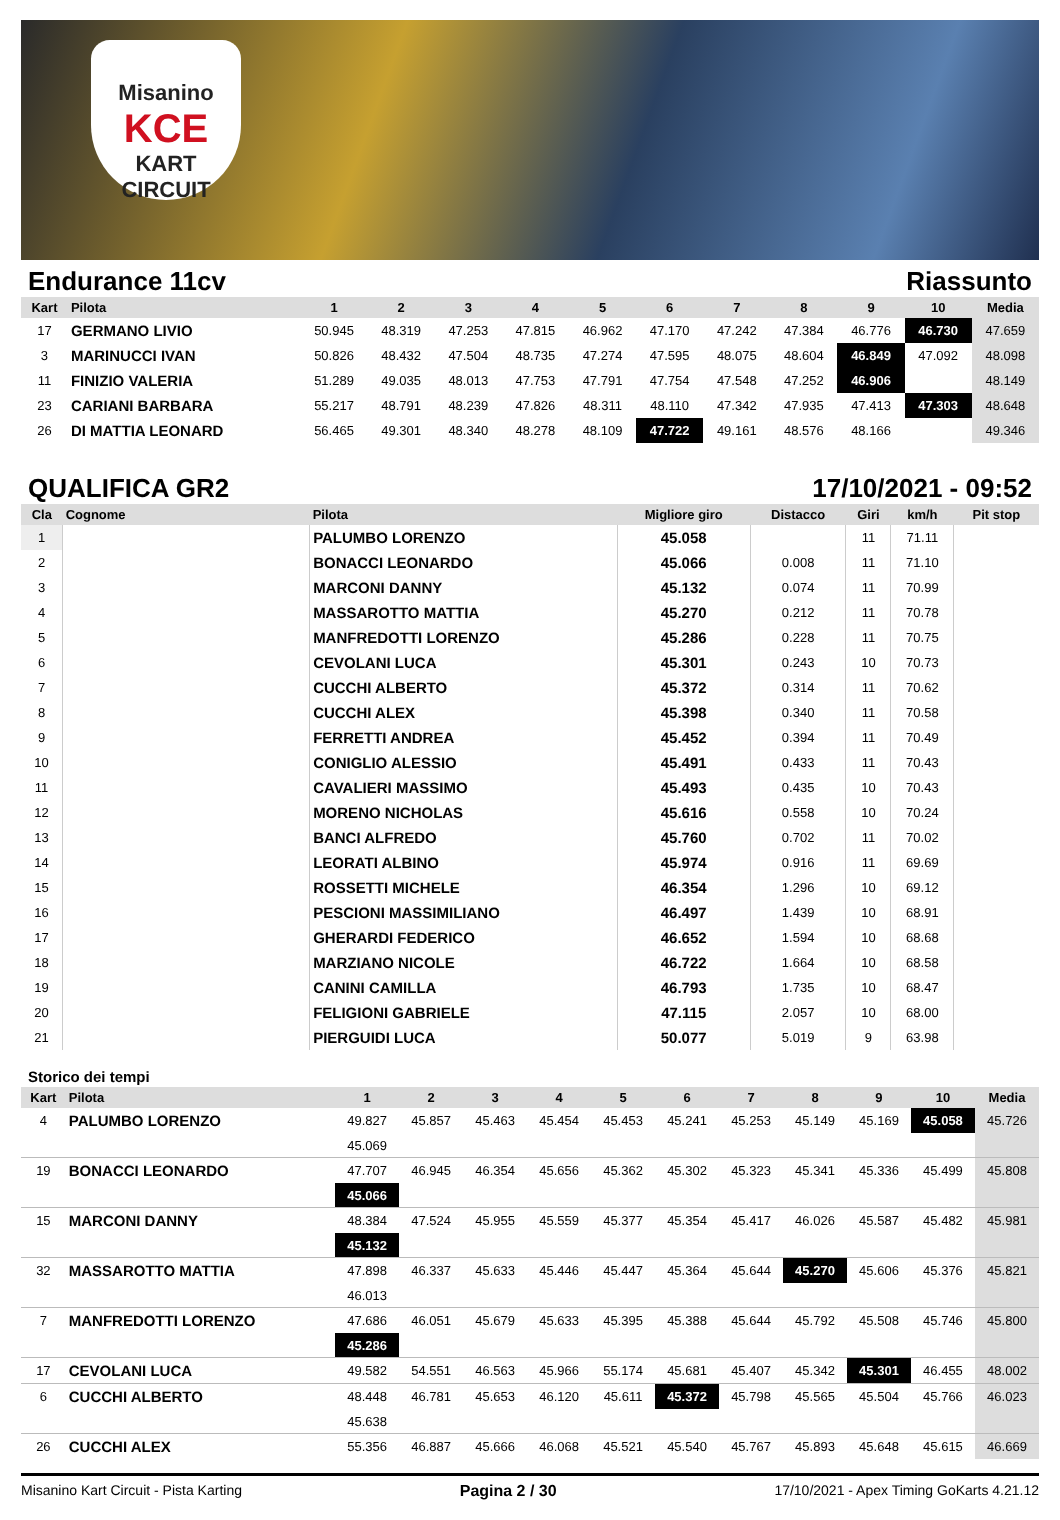Misanino
KCE
KART CIRCUIT
Endurance 11cv Riassunto
| Kart | Pilota | 1 | 2 | 3 | 4 | 5 | 6 | 7 | 8 | 9 | 10 | Media |
| --- | --- | --- | --- | --- | --- | --- | --- | --- | --- | --- | --- | --- |
| 17 | GERMANO LIVIO | 50.945 | 48.319 | 47.253 | 47.815 | 46.962 | 47.170 | 47.242 | 47.384 | 46.776 | 46.730 | 47.659 |
| 3 | MARINUCCI IVAN | 50.826 | 48.432 | 47.504 | 48.735 | 47.274 | 47.595 | 48.075 | 48.604 | 46.849 | 47.092 | 48.098 |
| 11 | FINIZIO VALERIA | 51.289 | 49.035 | 48.013 | 47.753 | 47.791 | 47.754 | 47.548 | 47.252 | 46.906 | | 48.149 |
| 23 | CARIANI BARBARA | 55.217 | 48.791 | 48.239 | 47.826 | 48.311 | 48.110 | 47.342 | 47.935 | 47.413 | 47.303 | 48.648 |
| 26 | DI MATTIA LEONARD | 56.465 | 49.301 | 48.340 | 48.278 | 48.109 | 47.722 | 49.161 | 48.576 | 48.166 | | 49.346 |
QUALIFICA GR2 17/10/2021 - 09:52
| Cla | Cognome | Pilota | Migliore giro | Distacco | Giri | km/h | Pit stop |
| --- | --- | --- | --- | --- | --- | --- | --- |
| 1 | | PALUMBO LORENZO | 45.058 | | 11 | 71.11 | |
| 2 | | BONACCI LEONARDO | 45.066 | 0.008 | 11 | 71.10 | |
| 3 | | MARCONI DANNY | 45.132 | 0.074 | 11 | 70.99 | |
| 4 | | MASSAROTTO MATTIA | 45.270 | 0.212 | 11 | 70.78 | |
| 5 | | MANFREDOTTI LORENZO | 45.286 | 0.228 | 11 | 70.75 | |
| 6 | | CEVOLANI LUCA | 45.301 | 0.243 | 10 | 70.73 | |
| 7 | | CUCCHI ALBERTO | 45.372 | 0.314 | 11 | 70.62 | |
| 8 | | CUCCHI ALEX | 45.398 | 0.340 | 11 | 70.58 | |
| 9 | | FERRETTI ANDREA | 45.452 | 0.394 | 11 | 70.49 | |
| 10 | | CONIGLIO ALESSIO | 45.491 | 0.433 | 11 | 70.43 | |
| 11 | | CAVALIERI MASSIMO | 45.493 | 0.435 | 10 | 70.43 | |
| 12 | | MORENO NICHOLAS | 45.616 | 0.558 | 10 | 70.24 | |
| 13 | | BANCI ALFREDO | 45.760 | 0.702 | 11 | 70.02 | |
| 14 | | LEORATI ALBINO | 45.974 | 0.916 | 11 | 69.69 | |
| 15 | | ROSSETTI MICHELE | 46.354 | 1.296 | 10 | 69.12 | |
| 16 | | PESCIONI MASSIMILIANO | 46.497 | 1.439 | 10 | 68.91 | |
| 17 | | GHERARDI FEDERICO | 46.652 | 1.594 | 10 | 68.68 | |
| 18 | | MARZIANO NICOLE | 46.722 | 1.664 | 10 | 68.58 | |
| 19 | | CANINI CAMILLA | 46.793 | 1.735 | 10 | 68.47 | |
| 20 | | FELIGIONI GABRIELE | 47.115 | 2.057 | 10 | 68.00 | |
| 21 | | PIERGUIDI LUCA | 50.077 | 5.019 | 9 | 63.98 | |
Storico dei tempi
| Kart | Pilota | 1 | 2 | 3 | 4 | 5 | 6 | 7 | 8 | 9 | 10 | Media |
| --- | --- | --- | --- | --- | --- | --- | --- | --- | --- | --- | --- | --- |
| 4 | PALUMBO LORENZO | 49.827 | 45.857 | 45.463 | 45.454 | 45.453 | 45.241 | 45.253 | 45.149 | 45.169 | 45.058 | 45.726 |
| | | 45.069 | | | | | | | | | | |
| 19 | BONACCI LEONARDO | 47.707 | 46.945 | 46.354 | 45.656 | 45.362 | 45.302 | 45.323 | 45.341 | 45.336 | 45.499 | 45.808 |
| | | 45.066 | | | | | | | | | | |
| 15 | MARCONI DANNY | 48.384 | 47.524 | 45.955 | 45.559 | 45.377 | 45.354 | 45.417 | 46.026 | 45.587 | 45.482 | 45.981 |
| | | 45.132 | | | | | | | | | | |
| 32 | MASSAROTTO MATTIA | 47.898 | 46.337 | 45.633 | 45.446 | 45.447 | 45.364 | 45.644 | 45.270 | 45.606 | 45.376 | 45.821 |
| | | 46.013 | | | | | | | | | | |
| 7 | MANFREDOTTI LORENZO | 47.686 | 46.051 | 45.679 | 45.633 | 45.395 | 45.388 | 45.644 | 45.792 | 45.508 | 45.746 | 45.800 |
| | | 45.286 | | | | | | | | | | |
| 17 | CEVOLANI LUCA | 49.582 | 54.551 | 46.563 | 45.966 | 55.174 | 45.681 | 45.407 | 45.342 | 45.301 | 46.455 | 48.002 |
| 6 | CUCCHI ALBERTO | 48.448 | 46.781 | 45.653 | 46.120 | 45.611 | 45.372 | 45.798 | 45.565 | 45.504 | 45.766 | 46.023 |
| | | 45.638 | | | | | | | | | | |
| 26 | CUCCHI ALEX | 55.356 | 46.887 | 45.666 | 46.068 | 45.521 | 45.540 | 45.767 | 45.893 | 45.648 | 45.615 | 46.669 |
Misanino Kart Circuit - Pista Karting Pagina 2 / 30 17/10/2021 - Apex Timing GoKarts 4.21.12